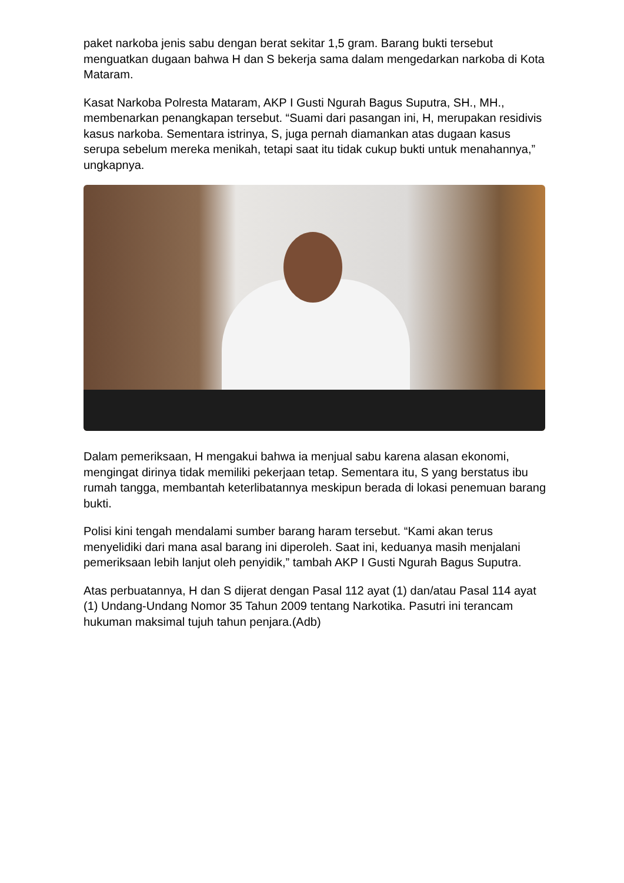paket narkoba jenis sabu dengan berat sekitar 1,5 gram. Barang bukti tersebut menguatkan dugaan bahwa H dan S bekerja sama dalam mengedarkan narkoba di Kota Mataram.
Kasat Narkoba Polresta Mataram, AKP I Gusti Ngurah Bagus Suputra, SH., MH., membenarkan penangkapan tersebut. “Suami dari pasangan ini, H, merupakan residivis kasus narkoba. Sementara istrinya, S, juga pernah diamankan atas dugaan kasus serupa sebelum mereka menikah, tetapi saat itu tidak cukup bukti untuk menahannya,” ungkapnya.
Dalam pemeriksaan, H mengakui bahwa ia menjual sabu karena alasan ekonomi, mengingat dirinya tidak memiliki pekerjaan tetap. Sementara itu, S yang berstatus ibu rumah tangga, membantah keterlibatannya meskipun berada di lokasi penemuan barang bukti.
Polisi kini tengah mendalami sumber barang haram tersebut. “Kami akan terus menyelidiki dari mana asal barang ini diperoleh. Saat ini, keduanya masih menjalani pemeriksaan lebih lanjut oleh penyidik,” tambah AKP I Gusti Ngurah Bagus Suputra.
Atas perbuatannya, H dan S dijerat dengan Pasal 112 ayat (1) dan/atau Pasal 114 ayat (1) Undang-Undang Nomor 35 Tahun 2009 tentang Narkotika. Pasutri ini terancam hukuman maksimal tujuh tahun penjara.(Adb)